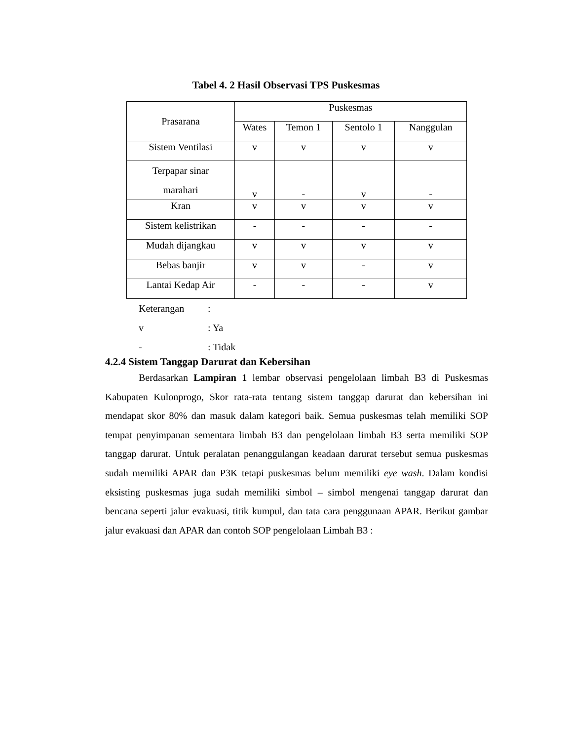Tabel 4. 2 Hasil Observasi TPS Puskesmas
| Prasarana | Puskesmas | | | |
| --- | --- | --- | --- | --- |
| | Wates | Temon 1 | Sentolo 1 | Nanggulan |
| Sistem Ventilasi | v | v | v | v |
| Terpapar sinar marahari | v | - | v | - |
| Kran | v | v | v | v |
| Sistem kelistrikan | - | - | - | - |
| Mudah dijangkau | v | v | v | v |
| Bebas banjir | v | v | - | v |
| Lantai Kedap Air | - | - | - | v |
Keterangan :
v : Ya
- : Tidak
4.2.4 Sistem Tanggap Darurat dan Kebersihan
Berdasarkan Lampiran 1 lembar observasi pengelolaan limbah B3 di Puskesmas Kabupaten Kulonprogo, Skor rata-rata tentang sistem tanggap darurat dan kebersihan ini mendapat skor 80% dan masuk dalam kategori baik. Semua puskesmas telah memiliki SOP tempat penyimpanan sementara limbah B3 dan pengelolaan limbah B3 serta memiliki SOP tanggap darurat. Untuk peralatan penanggulangan keadaan darurat tersebut semua puskesmas sudah memiliki APAR dan P3K tetapi puskesmas belum memiliki eye wash. Dalam kondisi eksisting puskesmas juga sudah memiliki simbol – simbol mengenai tanggap darurat dan bencana seperti jalur evakuasi, titik kumpul, dan tata cara penggunaan APAR. Berikut gambar jalur evakuasi dan APAR dan contoh SOP pengelolaan Limbah B3 :